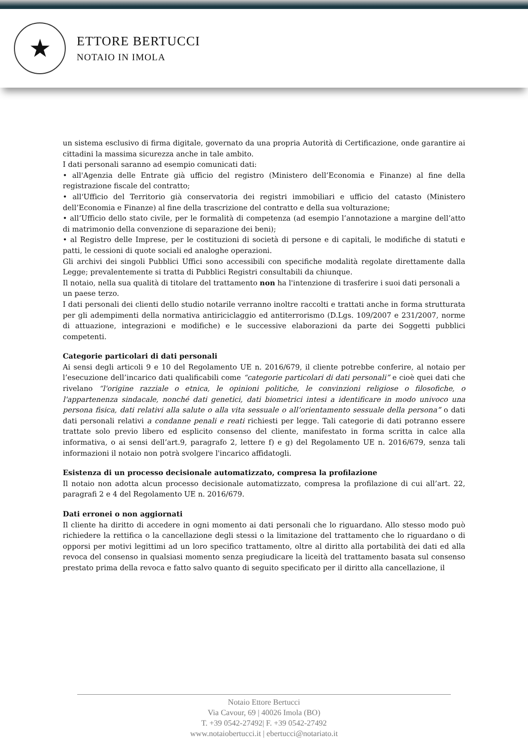★
ETTORE BERTUCCI
NOTAIO IN IMOLA
un sistema esclusivo di firma digitale, governato da una propria Autorità di Certificazione, onde garantire ai cittadini la massima sicurezza anche in tale ambito.
I dati personali saranno ad esempio comunicati dati:
• all'Agenzia delle Entrate già ufficio del registro (Ministero dell’Economia e Finanze) al fine della registrazione fiscale del contratto;
• all'Ufficio del Territorio già conservatoria dei registri immobiliari e ufficio del catasto (Ministero dell’Economia e Finanze) al fine della trascrizione del contratto e della sua volturazione;
• all’Ufficio dello stato civile, per le formalità di competenza (ad esempio l’annotazione a margine dell’atto di matrimonio della convenzione di separazione dei beni);
• al Registro delle Imprese, per le costituzioni di società di persone e di capitali, le modifiche di statuti e patti, le cessioni di quote sociali ed analoghe operazioni.
Gli archivi dei singoli Pubblici Uffici sono accessibili con specifiche modalità regolate direttamente dalla Legge; prevalentemente si tratta di Pubblici Registri consultabili da chiunque.
Il notaio, nella sua qualità di titolare del trattamento non ha l'intenzione di trasferire i suoi dati personali a un paese terzo.
I dati personali dei clienti dello studio notarile verranno inoltre raccolti e trattati anche in forma strutturata per gli adempimenti della normativa antiriciclaggio ed antiterrorismo (D.Lgs. 109/2007 e 231/2007, norme di attuazione, integrazioni e modifiche) e le successive elaborazioni da parte dei Soggetti pubblici competenti.
Categorie particolari di dati personali
Ai sensi degli articoli 9 e 10 del Regolamento UE n. 2016/679, il cliente potrebbe conferire, al notaio per l’esecuzione dell’incarico dati qualificabili come “categorie particolari di dati personali” e cioè quei dati che rivelano “l'origine razziale o etnica, le opinioni politiche, le convinzioni religiose o filosofiche, o l'appartenenza sindacale, nonché dati genetici, dati biometrici intesi a identificare in modo univoco una persona fisica, dati relativi alla salute o alla vita sessuale o all’orientamento sessuale della persona” o dati dati personali relativi a condanne penali e reati richiesti per legge. Tali categorie di dati potranno essere trattate solo previo libero ed esplicito consenso del cliente, manifestato in forma scritta in calce alla informativa, o ai sensi dell’art.9, paragrafo 2, lettere f) e g) del Regolamento UE n. 2016/679, senza tali informazioni il notaio non potrà svolgere l'incarico affidatogli.
Esistenza di un processo decisionale automatizzato, compresa la profilazione
Il notaio non adotta alcun processo decisionale automatizzato, compresa la profilazione di cui all’art. 22, paragrafi 2 e 4 del Regolamento UE n. 2016/679.
Dati erronei o non aggiornati
Il cliente ha diritto di accedere in ogni momento ai dati personali che lo riguardano. Allo stesso modo può richiedere la rettifica o la cancellazione degli stessi o la limitazione del trattamento che lo riguardano o di opporsi per motivi legittimi ad un loro specifico trattamento, oltre al diritto alla portabilità dei dati ed alla revoca del consenso in qualsiasi momento senza pregiudicare la liceità del trattamento basata sul consenso prestato prima della revoca e fatto salvo quanto di seguito specificato per il diritto alla cancellazione, il
Notaio Ettore Bertucci
Via Cavour, 69 | 40026 Imola (BO)
T. +39 0542-27492| F. +39 0542-27492
www.notaiobertucci.it | ebertucci@notariato.it